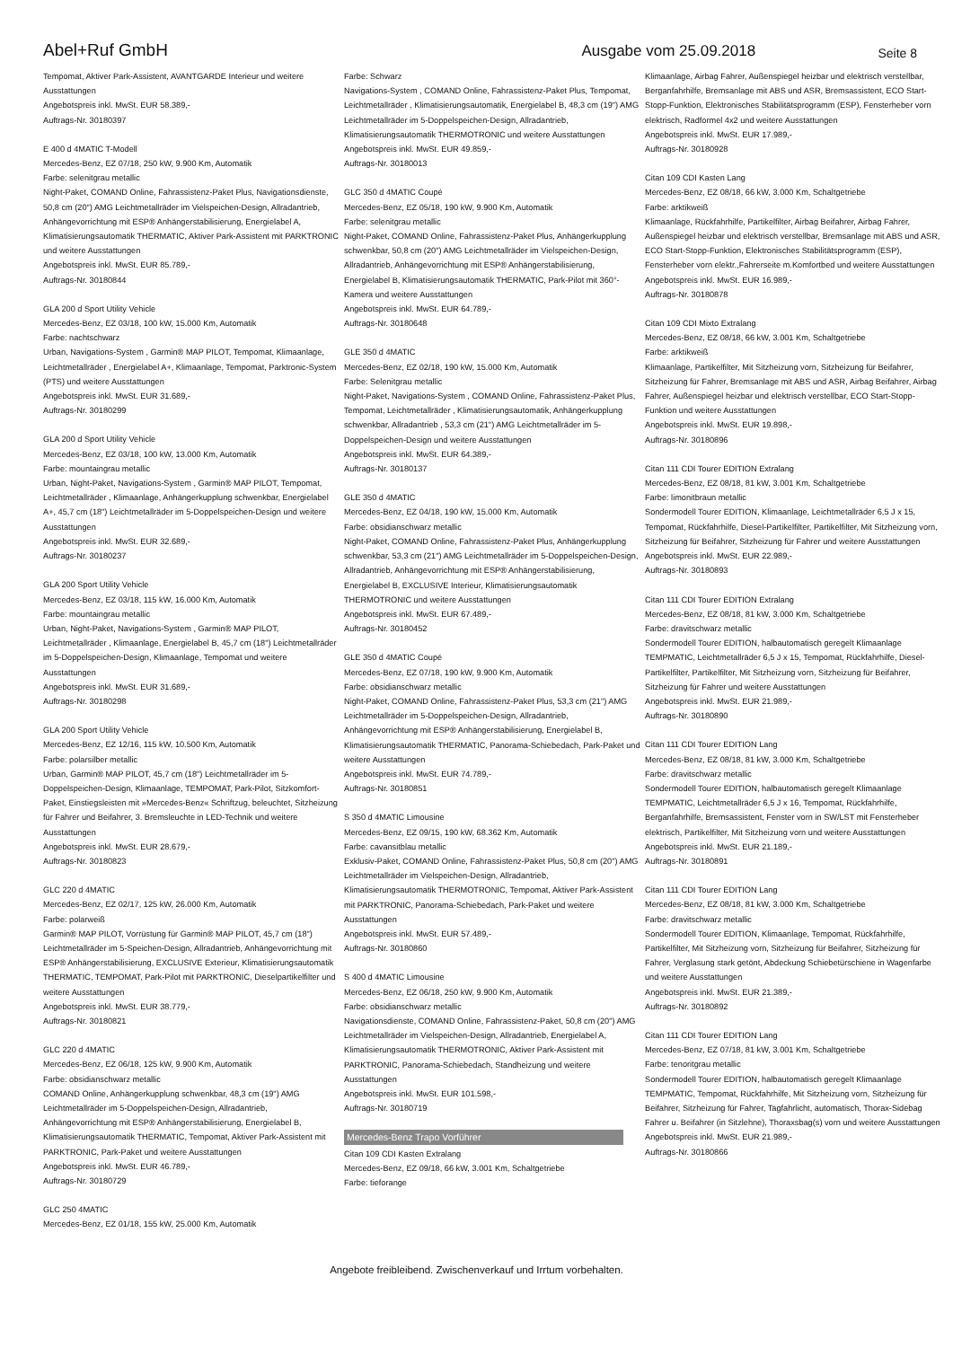Abel+Ruf GmbH
Ausgabe vom 25.09.2018
Seite 8
Tempomat, Aktiver Park-Assistent, AVANTGARDE Interieur und weitere Ausstattungen
Angebotspreis inkl. MwSt. EUR 58.389,-
Auftrags-Nr. 30180397
E 400 d 4MATIC T-Modell
Mercedes-Benz, EZ 07/18, 250 kW, 9.900 Km, Automatik
Farbe: selenitgrau metallic
Night-Paket, COMAND Online, Fahrassistenz-Paket Plus, Navigationsdienste, 50,8 cm (20") AMG Leichtmetallräder im Vielspeichen-Design, Allradantrieb, Anhängevorrichtung mit ESP® Anhängerstabilisierung, Energielabel A, Klimatisierungsautomatik THERMATIC, Aktiver Park-Assistent mit PARKTRONIC und weitere Ausstattungen
Angebotspreis inkl. MwSt. EUR 85.789,-
Auftrags-Nr. 30180844
GLA 200 d Sport Utility Vehicle
Mercedes-Benz, EZ 03/18, 100 kW, 15.000 Km, Automatik
Farbe: nachtschwarz
Urban, Navigations-System , Garmin® MAP PILOT, Tempomat, Klimaanlage, Leichtmetallräder , Energielabel A+, Klimaanlage, Tempomat, Parktronic-System (PTS) und weitere Ausstattungen
Angebotspreis inkl. MwSt. EUR 31.689,-
Auftrags-Nr. 30180299
GLA 200 d Sport Utility Vehicle
Mercedes-Benz, EZ 03/18, 100 kW, 13.000 Km, Automatik
Farbe: mountaingrau metallic
Urban, Night-Paket, Navigations-System , Garmin® MAP PILOT, Tempomat, Leichtmetallräder , Klimaanlage, Anhängerkupplung schwenkbar, Energielabel A+, 45,7 cm (18") Leichtmetallräder im 5-Doppelspeichen-Design und weitere Ausstattungen
Angebotspreis inkl. MwSt. EUR 32.689,-
Auftrags-Nr. 30180237
GLA 200 Sport Utility Vehicle
Mercedes-Benz, EZ 03/18, 115 kW, 16.000 Km, Automatik
Farbe: mountaingrau metallic
Urban, Night-Paket, Navigations-System , Garmin® MAP PILOT, Leichtmetallräder , Klimaanlage, Energielabel B, 45,7 cm (18") Leichtmetallräder im 5-Doppelspeichen-Design, Klimaanlage, Tempomat und weitere Ausstattungen
Angebotspreis inkl. MwSt. EUR 31.689,-
Auftrags-Nr. 30180298
GLA 200 Sport Utility Vehicle
Mercedes-Benz, EZ 12/16, 115 kW, 10.500 Km, Automatik
Farbe: polarsilber metallic
Urban, Garmin® MAP PILOT, 45,7 cm (18") Leichtmetallräder im 5-Doppelspeichen-Design, Klimaanlage, TEMPOMAT, Park-Pilot, Sitzkomfort-Paket, Einstiegsleisten mit »Mercedes-Benz« Schriftzug, beleuchtet, Sitzheizung für Fahrer und Beifahrer, 3. Bremsleuchte in LED-Technik und weitere Ausstattungen
Angebotspreis inkl. MwSt. EUR 28.679,-
Auftrags-Nr. 30180823
GLC 220 d 4MATIC
Mercedes-Benz, EZ 02/17, 125 kW, 26.000 Km, Automatik
Farbe: polarweiß
Garmin® MAP PILOT, Vorrüstung für Garmin® MAP PILOT, 45,7 cm (18") Leichtmetallräder im 5-Speichen-Design, Allradantrieb, Anhängevorrichtung mit ESP® Anhängerstabilisierung, EXCLUSIVE Exterieur, Klimatisierungsautomatik THERMATIC, TEMPOMAT, Park-Pilot mit PARKTRONIC, Dieselpartikelfilter und weitere Ausstattungen
Angebotspreis inkl. MwSt. EUR 38.779,-
Auftrags-Nr. 30180821
GLC 220 d 4MATIC
Mercedes-Benz, EZ 06/18, 125 kW, 9.900 Km, Automatik
Farbe: obsidianschwarz metallic
COMAND Online, Anhängerkupplung schwenkbar, 48,3 cm (19") AMG Leichtmetallräder im 5-Doppelspeichen-Design, Allradantrieb, Anhängevorrichtung mit ESP® Anhängerstabilisierung, Energielabel B, Klimatisierungsautomatik THERMATIC, Tempomat, Aktiver Park-Assistent mit PARKTRONIC, Park-Paket und weitere Ausstattungen
Angebotspreis inkl. MwSt. EUR 46.789,-
Auftrags-Nr. 30180729
GLC 250 4MATIC
Mercedes-Benz, EZ 01/18, 155 kW, 25.000 Km, Automatik
Farbe: Schwarz
Navigations-System , COMAND Online, Fahrassistenz-Paket Plus, Tempomat, Leichtmetallräder , Klimatisierungsautomatik, Energielabel B, 48,3 cm (19") AMG Leichtmetallräder im 5-Doppelspeichen-Design, Allradantrieb, Klimatisierungsautomatik THERMOTRONIC und weitere Ausstattungen
Angebotspreis inkl. MwSt. EUR 49.859,-
Auftrags-Nr. 30180013
GLC 350 d 4MATIC Coupé
Mercedes-Benz, EZ 05/18, 190 kW, 9.900 Km, Automatik
Farbe: selenitgrau metallic
Night-Paket, COMAND Online, Fahrassistenz-Paket Plus, Anhängerkupplung schwenkbar, 50,8 cm (20") AMG Leichtmetallräder im Vielspeichen-Design, Allradantrieb, Anhängevorrichtung mit ESP® Anhängerstabilisierung, Energielabel B, Klimatisierungsautomatik THERMATIC, Park-Pilot mit 360°-Kamera und weitere Ausstattungen
Angebotspreis inkl. MwSt. EUR 64.789,-
Auftrags-Nr. 30180648
GLE 350 d 4MATIC
Mercedes-Benz, EZ 02/18, 190 kW, 15.000 Km, Automatik
Farbe: Selenitgrau metallic
Night-Paket, Navigations-System , COMAND Online, Fahrassistenz-Paket Plus, Tempomat, Leichtmetallräder , Klimatisierungsautomatik, Anhängerkupplung schwenkbar, Allradantrieb , 53,3 cm (21") AMG Leichtmetallräder im 5-Doppelspeichen-Design und weitere Ausstattungen
Angebotspreis inkl. MwSt. EUR 64.389,-
Auftrags-Nr. 30180137
GLE 350 d 4MATIC
Mercedes-Benz, EZ 04/18, 190 kW, 15.000 Km, Automatik
Farbe: obsidianschwarz metallic
Night-Paket, COMAND Online, Fahrassistenz-Paket Plus, Anhängerkupplung schwenkbar, 53,3 cm (21") AMG Leichtmetallräder im 5-Doppelspeichen-Design, Allradantrieb, Anhängevorrichtung mit ESP® Anhängerstabilisierung, Energielabel B, EXCLUSIVE Interieur, Klimatisierungsautomatik THERMOTRONIC und weitere Ausstattungen
Angebotspreis inkl. MwSt. EUR 67.489,-
Auftrags-Nr. 30180452
GLE 350 d 4MATIC Coupé
Mercedes-Benz, EZ 07/18, 190 kW, 9.900 Km, Automatik
Farbe: obsidianschwarz metallic
Night-Paket, COMAND Online, Fahrassistenz-Paket Plus, 53,3 cm (21") AMG Leichtmetallräder im 5-Doppelspeichen-Design, Allradantrieb, Anhängevorrichtung mit ESP® Anhängerstabilisierung, Energielabel B, Klimatisierungsautomatik THERMATIC, Panorama-Schiebedach, Park-Paket und weitere Ausstattungen
Angebotspreis inkl. MwSt. EUR 74.789,-
Auftrags-Nr. 30180851
S 350 d 4MATIC Limousine
Mercedes-Benz, EZ 09/15, 190 kW, 68.362 Km, Automatik
Farbe: cavansitblau metallic
Exklusiv-Paket, COMAND Online, Fahrassistenz-Paket Plus, 50,8 cm (20") AMG Leichtmetallräder im Vielspeichen-Design, Allradantrieb, Klimatisierungsautomatik THERMOTRONIC, Tempomat, Aktiver Park-Assistent mit PARKTRONIC, Panorama-Schiebedach, Park-Paket und weitere Ausstattungen
Angebotspreis inkl. MwSt. EUR 57.489,-
Auftrags-Nr. 30180860
S 400 d 4MATIC Limousine
Mercedes-Benz, EZ 06/18, 250 kW, 9.900 Km, Automatik
Farbe: obsidianschwarz metallic
Navigationsdienste, COMAND Online, Fahrassistenz-Paket, 50,8 cm (20") AMG Leichtmetallräder im Vielspeichen-Design, Allradantrieb, Energielabel A, Klimatisierungsautomatik THERMOTRONIC, Aktiver Park-Assistent mit PARKTRONIC, Panorama-Schiebedach, Standheizung und weitere Ausstattungen
Angebotspreis inkl. MwSt. EUR 101.598,-
Auftrags-Nr. 30180719
Mercedes-Benz Trapo Vorführer
Citan 109 CDI Kasten Extralang
Mercedes-Benz, EZ 09/18, 66 kW, 3.001 Km, Schaltgetriebe
Farbe: tieforange
Klimaanlage, Airbag Fahrer, Außenspiegel heizbar und elektrisch verstellbar, Berganfahrhilfe, Bremsanlage mit ABS und ASR, Bremsassistent, ECO Start-Stopp-Funktion, Elektronisches Stabilitätsprogramm (ESP), Fensterheber vorn elektrisch, Radformel 4x2 und weitere Ausstattungen
Angebotspreis inkl. MwSt. EUR 17.989,-
Auftrags-Nr. 30180928
Citan 109 CDI Kasten Lang
Mercedes-Benz, EZ 08/18, 66 kW, 3.000 Km, Schaltgetriebe
Farbe: arktikweiß
Klimaanlage, Rückfahrhilfe, Partikelfilter, Airbag Beifahrer, Airbag Fahrer, Außenspiegel heizbar und elektrisch verstellbar, Bremsanlage mit ABS und ASR, ECO Start-Stopp-Funktion, Elektronisches Stabilitätsprogramm (ESP), Fensterheber vorn elektr.,Fahrerseite m.Komfortbed und weitere Ausstattungen
Angebotspreis inkl. MwSt. EUR 16.989,-
Auftrags-Nr. 30180878
Citan 109 CDI Mixto Extralang
Mercedes-Benz, EZ 08/18, 66 kW, 3.001 Km, Schaltgetriebe
Farbe: arktikweiß
Klimaanlage, Partikelfilter, Mit Sitzheizung vorn, Sitzheizung für Beifahrer, Sitzheizung für Fahrer, Bremsanlage mit ABS und ASR, Airbag Beifahrer, Airbag Fahrer, Außenspiegel heizbar und elektrisch verstellbar, ECO Start-Stopp-Funktion und weitere Ausstattungen
Angebotspreis inkl. MwSt. EUR 19.898,-
Auftrags-Nr. 30180896
Citan 111 CDI Tourer EDITION Extralang
Mercedes-Benz, EZ 08/18, 81 kW, 3.001 Km, Schaltgetriebe
Farbe: limonitbraun metallic
Sondermodell Tourer EDITION, Klimaanlage, Leichtmetallräder 6,5 J x 15, Tempomat, Rückfahrhilfe, Diesel-Partikelfilter, Partikelfilter, Mit Sitzheizung vorn, Sitzheizung für Beifahrer, Sitzheizung für Fahrer und weitere Ausstattungen
Angebotspreis inkl. MwSt. EUR 22.989,-
Auftrags-Nr. 30180893
Citan 111 CDI Tourer EDITION Extralang
Mercedes-Benz, EZ 08/18, 81 kW, 3.000 Km, Schaltgetriebe
Farbe: dravitschwarz metallic
Sondermodell Tourer EDITION, halbautomatisch geregelt Klimaanlage TEMPMATIC, Leichtmetallräder 6,5 J x 15, Tempomat, Rückfahrhilfe, Diesel-Partikelfilter, Partikelfilter, Mit Sitzheizung vorn, Sitzheizung für Beifahrer, Sitzheizung für Fahrer und weitere Ausstattungen
Angebotspreis inkl. MwSt. EUR 21.989,-
Auftrags-Nr. 30180890
Citan 111 CDI Tourer EDITION Lang
Mercedes-Benz, EZ 08/18, 81 kW, 3.000 Km, Schaltgetriebe
Farbe: dravitschwarz metallic
Sondermodell Tourer EDITION, halbautomatisch geregelt Klimaanlage TEMPMATIC, Leichtmetallräder 6,5 J x 16, Tempomat, Rückfahrhilfe, Berganfahrhilfe, Bremsassistent, Fenster vorn in SW/LST mit Fensterheber elektrisch, Partikelfilter, Mit Sitzheizung vorn und weitere Ausstattungen
Angebotspreis inkl. MwSt. EUR 21.189,-
Auftrags-Nr. 30180891
Citan 111 CDI Tourer EDITION Lang
Mercedes-Benz, EZ 08/18, 81 kW, 3.000 Km, Schaltgetriebe
Farbe: dravitschwarz metallic
Sondermodell Tourer EDITION, Klimaanlage, Tempomat, Rückfahrhilfe, Partikelfilter, Mit Sitzheizung vorn, Sitzheizung für Beifahrer, Sitzheizung für Fahrer, Verglasung stark getönt, Abdeckung Schiebetürschiene in Wagenfarbe und weitere Ausstattungen
Angebotspreis inkl. MwSt. EUR 21.389,-
Auftrags-Nr. 30180892
Citan 111 CDI Tourer EDITION Lang
Mercedes-Benz, EZ 07/18, 81 kW, 3.001 Km, Schaltgetriebe
Farbe: tenoritgrau metallic
Sondermodell Tourer EDITION, halbautomatisch geregelt Klimaanlage TEMPMATIC, Tempomat, Rückfahrhilfe, Mit Sitzheizung vorn, Sitzheizung für Beifahrer, Sitzheizung für Fahrer, Tagfahrlicht, automatisch, Thorax-Sidebag Fahrer u. Beifahrer (in Sitzlehne), Thoraxsbag(s) vorn und weitere Ausstattungen
Angebotspreis inkl. MwSt. EUR 21.989,-
Auftrags-Nr. 30180866
Angebote freibleibend. Zwischenverkauf und Irrtum vorbehalten.